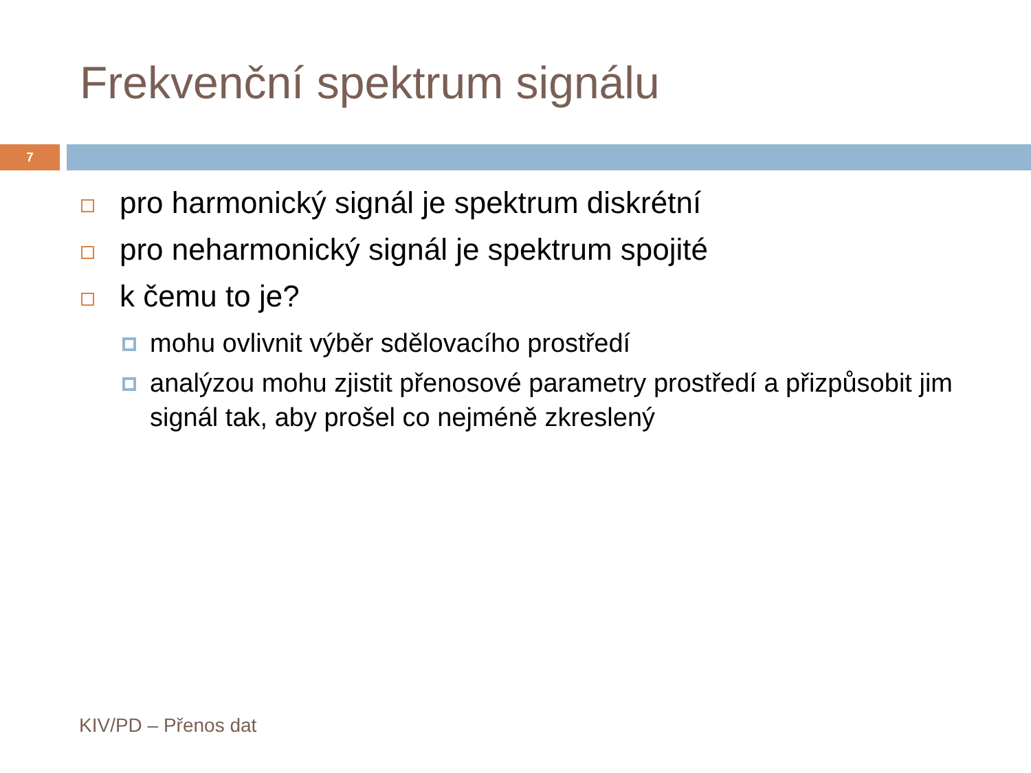Frekvenční spektrum signálu
7
pro harmonický signál je spektrum diskrétní
pro neharmonický signál je spektrum spojité
k čemu to je?
mohu ovlivnit výběr sdělovacího prostředí
analýzou mohu zjistit přenosové parametry prostředí a přizpůsobit jim signál tak, aby prošel co nejméně zkreslený
KIV/PD – Přenos dat